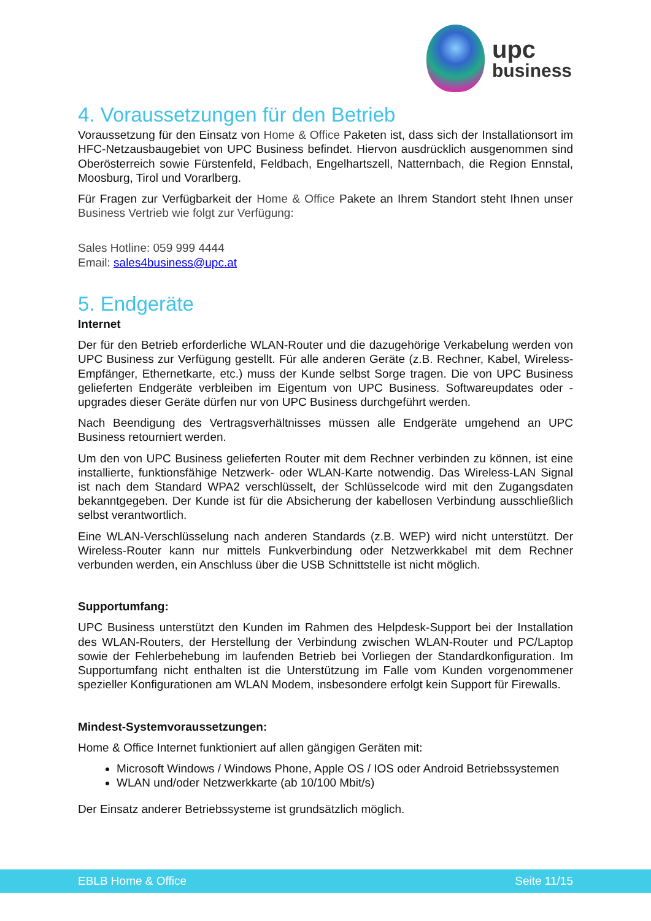upc
business
4. Voraussetzungen für den Betrieb
Voraussetzung für den Einsatz von Home & Office Paketen ist, dass sich der Installationsort im HFC-Netzausbaugebiet von UPC Business befindet. Hiervon ausdrücklich ausgenommen sind Oberösterreich sowie Fürstenfeld, Feldbach, Engelhartszell, Natternbach, die Region Ennstal, Moosburg, Tirol und Vorarlberg.
Für Fragen zur Verfügbarkeit der Home & Office Pakete an Ihrem Standort steht Ihnen unser Business Vertrieb wie folgt zur Verfügung:
Sales Hotline: 059 999 4444
Email: sales4business@upc.at
5. Endgeräte
Internet
Der für den Betrieb erforderliche WLAN-Router und die dazugehörige Verkabelung werden von UPC Business zur Verfügung gestellt. Für alle anderen Geräte (z.B. Rechner, Kabel, Wireless- Empfänger, Ethernetkarte, etc.) muss der Kunde selbst Sorge tragen. Die von UPC Business gelieferten Endgeräte verbleiben im Eigentum von UPC Business. Softwareupdates oder -upgrades dieser Geräte dürfen nur von UPC Business durchgeführt werden.
Nach Beendigung des Vertragsverhältnisses müssen alle Endgeräte umgehend an UPC Business retourniert werden.
Um den von UPC Business gelieferten Router mit dem Rechner verbinden zu können, ist eine installierte, funktionsfähige Netzwerk- oder WLAN-Karte notwendig. Das Wireless-LAN Signal ist nach dem Standard WPA2 verschlüsselt, der Schlüsselcode wird mit den Zugangsdaten bekanntgegeben. Der Kunde ist für die Absicherung der kabellosen Verbindung ausschließlich selbst verantwortlich.
Eine WLAN-Verschlüsselung nach anderen Standards (z.B. WEP) wird nicht unterstützt. Der Wireless-Router kann nur mittels Funkverbindung oder Netzwerkkabel mit dem Rechner verbunden werden, ein Anschluss über die USB Schnittstelle ist nicht möglich.
Supportumfang:
UPC Business unterstützt den Kunden im Rahmen des Helpdesk-Support bei der Installation des WLAN-Routers, der Herstellung der Verbindung zwischen WLAN-Router und PC/Laptop sowie der Fehlerbehebung im laufenden Betrieb bei Vorliegen der Standardkonfiguration. Im Supportumfang nicht enthalten ist die Unterstützung im Falle vom Kunden vorgenommener spezieller Konfigurationen am WLAN Modem, insbesondere erfolgt kein Support für Firewalls.
Mindest-Systemvoraussetzungen:
Home & Office Internet funktioniert auf allen gängigen Geräten mit:
Microsoft Windows / Windows Phone, Apple OS / IOS oder Android Betriebssystemen
WLAN und/oder Netzwerkkarte (ab 10/100 Mbit/s)
Der Einsatz anderer Betriebssysteme ist grundsätzlich möglich.
EBLB Home & Office Seite 11/15